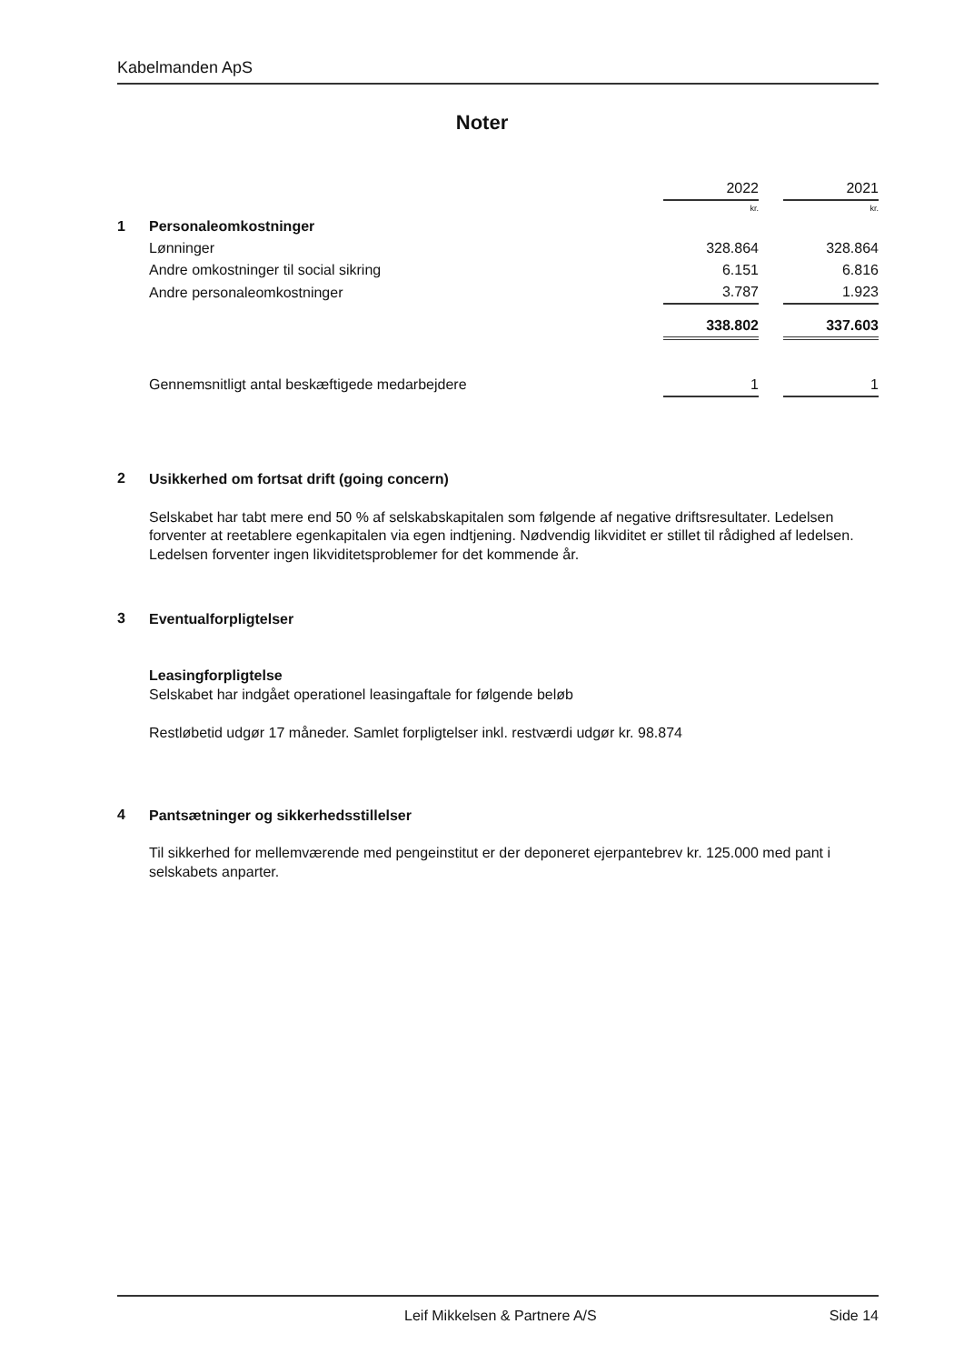Kabelmanden ApS
Noter
| | | 2022 | | 2021 |
| | | kr. | | kr. |
| 1 | Personaleomkostninger | | | |
| | Lønninger | 328.864 | | 328.864 |
| | Andre omkostninger til social sikring | 6.151 | | 6.816 |
| | Andre personaleomkostninger | 3.787 | | 1.923 |
| | | 338.802 | | 337.603 |
| | Gennemsnitligt antal beskæftigede medarbejdere | 1 | | 1 |
2
Usikkerhed om fortsat drift (going concern)
Selskabet har tabt mere end 50 % af selskabskapitalen som følgende af negative driftsresultater. Ledelsen forventer at reetablere egenkapitalen via egen indtjening. Nødvendig likviditet er stillet til rådighed af ledelsen. Ledelsen forventer ingen likviditetsproblemer for det kommende år.
3
Eventualforpligtelser
Leasingforpligtelse
Selskabet har indgået operationel leasingaftale for følgende beløb
Restløbetid udgør 17 måneder. Samlet forpligtelser inkl. restværdi udgør kr. 98.874
4
Pantsætninger og sikkerhedsstillelser
Til sikkerhed for mellemværende med pengeinstitut er der deponeret ejerpantebrev kr. 125.000 med pant i selskabets anparter.
Leif Mikkelsen & Partnere A/S Side 14